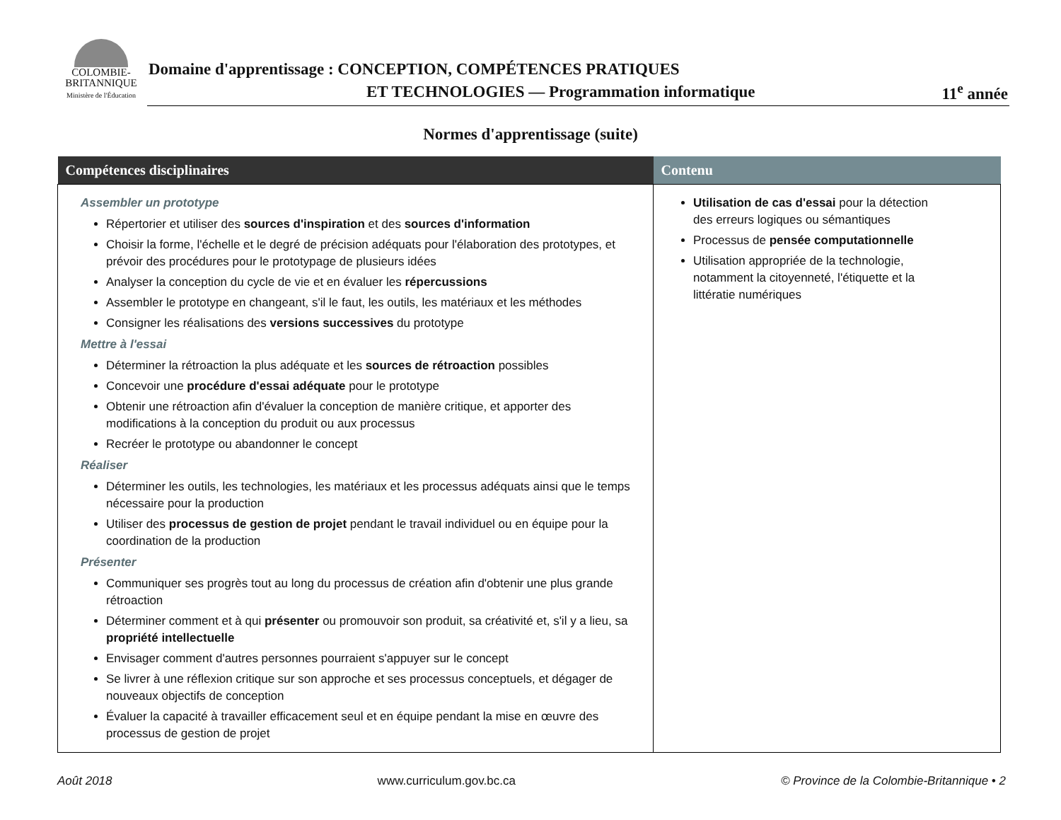COLOMBIE-
BRITANNIQUE
Ministère de l'Éducation
Domaine d'apprentissage : CONCEPTION, COMPÉTENCES PRATIQUES
ET TECHNOLOGIES — Programmation informatique
11<sup>e</sup> année
Normes d'apprentissage (suite)
| Compétences disciplinaires | Contenu |
| --- | --- |
| Assembler un prototype Répertorier et utiliser des sources d'inspiration et des sources d'information Choisir la forme, l'échelle et le degré de précision adéquats pour l'élaboration des prototypes, et prévoir des procédures pour le prototypage de plusieurs idées Analyser la conception du cycle de vie et en évaluer les répercussions Assembler le prototype en changeant, s'il le faut, les outils, les matériaux et les méthodes Consigner les réalisations des versions successives du prototype Mettre à l'essai Déterminer la rétroaction la plus adéquate et les sources de rétroaction possibles Concevoir une procédure d'essai adéquate pour le prototype Obtenir une rétroaction afin d'évaluer la conception de manière critique, et apporter des modifications à la conception du produit ou aux processus Recréer le prototype ou abandonner le concept Réaliser Déterminer les outils, les technologies, les matériaux et les processus adéquats ainsi que le temps nécessaire pour la production Utiliser des processus de gestion de projet pendant le travail individuel ou en équipe pour la coordination de la production Présenter Communiquer ses progrès tout au long du processus de création afin d'obtenir une plus grande rétroaction Déterminer comment et à qui présenter ou promouvoir son produit, sa créativité et, s'il y a lieu, sa propriété intellectuelle Envisager comment d'autres personnes pourraient s'appuyer sur le concept Se livrer à une réflexion critique sur son approche et ses processus conceptuels, et dégager de nouveaux objectifs de conception Évaluer la capacité à travailler efficacement seul et en équipe pendant la mise en œuvre des processus de gestion de projet | Utilisation de cas d'essai pour la détection des erreurs logiques ou sémantiques Processus de pensée computationnelle Utilisation appropriée de la technologie, notamment la citoyenneté, l'étiquette et la littératie numériques |
Août 2018 www.curriculum.gov.bc.ca © Province de la Colombie-Britannique • 2